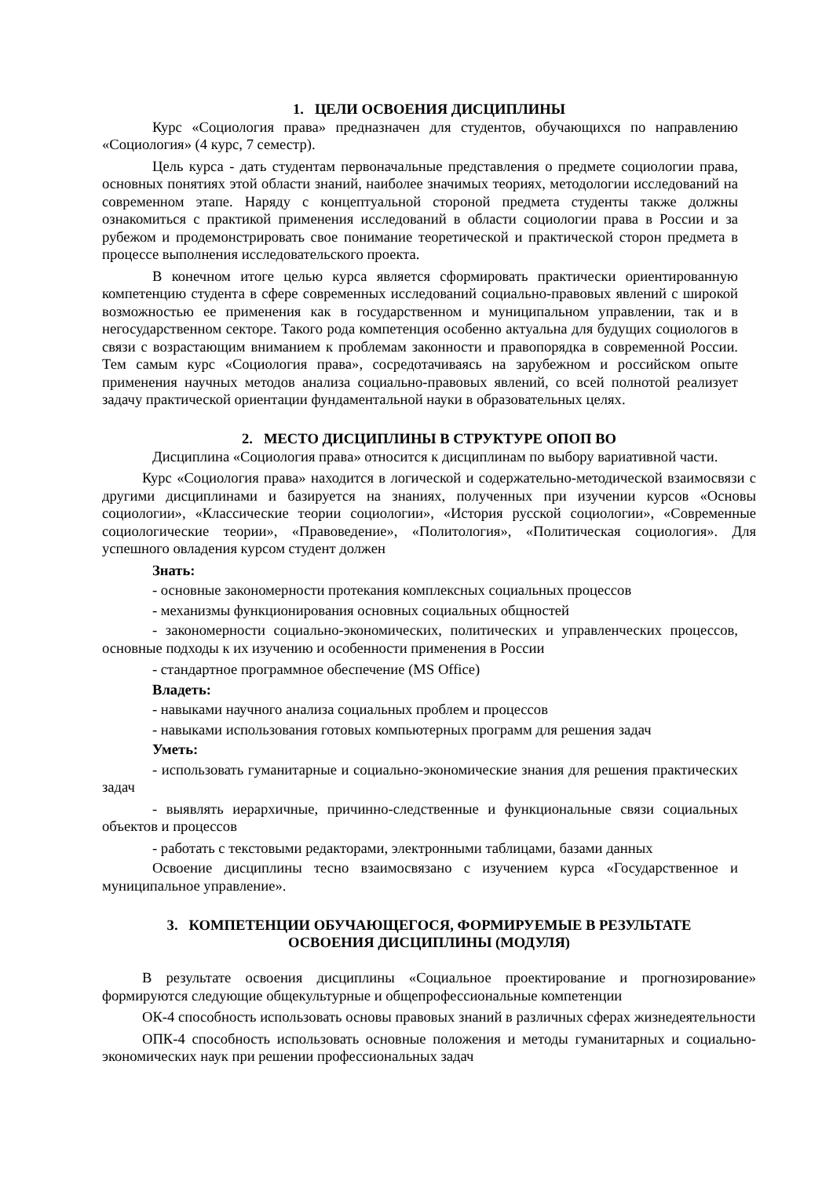1. ЦЕЛИ ОСВОЕНИЯ ДИСЦИПЛИНЫ
Курс «Социология права» предназначен для студентов, обучающихся по направлению «Социология» (4 курс, 7 семестр).
Цель курса - дать студентам первоначальные представления о предмете социологии права, основных понятиях этой области знаний, наиболее значимых теориях, методологии исследований на современном этапе. Наряду с концептуальной стороной предмета студенты также должны ознакомиться с практикой применения исследований в области социологии права в России и за рубежом и продемонстрировать свое понимание теоретической и практической сторон предмета в процессе выполнения исследовательского проекта.
В конечном итоге целью курса является сформировать практически ориентированную компетенцию студента в сфере современных исследований социально-правовых явлений с широкой возможностью ее применения как в государственном и муниципальном управлении, так и в негосударственном секторе. Такого рода компетенция особенно актуальна для будущих социологов в связи с возрастающим вниманием к проблемам законности и правопорядка в современной России. Тем самым курс «Социология права», сосредотачиваясь на зарубежном и российском опыте применения научных методов анализа социально-правовых явлений, со всей полнотой реализует задачу практической ориентации фундаментальной науки в образовательных целях.
2. МЕСТО ДИСЦИПЛИНЫ В СТРУКТУРЕ ОПОП ВО
Дисциплина «Социология права» относится к дисциплинам по выбору вариативной части.
Курс «Социология права» находится в логической и содержательно-методической взаимосвязи с другими дисциплинами и базируется на знаниях, полученных при изучении курсов «Основы социологии», «Классические теории социологии», «История русской социологии», «Современные социологические теории», «Правоведение», «Политология», «Политическая социология». Для успешного овладения курсом студент должен
Знать:
- основные закономерности протекания комплексных социальных процессов
- механизмы функционирования основных социальных общностей
- закономерности социально-экономических, политических и управленческих процессов, основные подходы к их изучению и особенности применения в России
- стандартное программное обеспечение (MS Office)
Владеть:
- навыками научного анализа социальных проблем и процессов
- навыками использования готовых компьютерных программ для решения задач
Уметь:
- использовать гуманитарные и социально-экономические знания для решения практических задач
- выявлять иерархичные, причинно-следственные и функциональные связи социальных объектов и процессов
- работать с текстовыми редакторами, электронными таблицами, базами данных
Освоение дисциплины тесно взаимосвязано с изучением курса «Государственное и муниципальное управление».
3. КОМПЕТЕНЦИИ ОБУЧАЮЩЕГОСЯ, ФОРМИРУЕМЫЕ В РЕЗУЛЬТАТЕ
ОСВОЕНИЯ ДИСЦИПЛИНЫ (МОДУЛЯ)
В результате освоения дисциплины «Социальное проектирование и прогнозирование» формируются следующие общекультурные и общепрофессиональные компетенции
ОК-4 способность использовать основы правовых знаний в различных сферах жизнедеятельности
ОПК-4 способность использовать основные положения и методы гуманитарных и социально-экономических наук при решении профессиональных задач